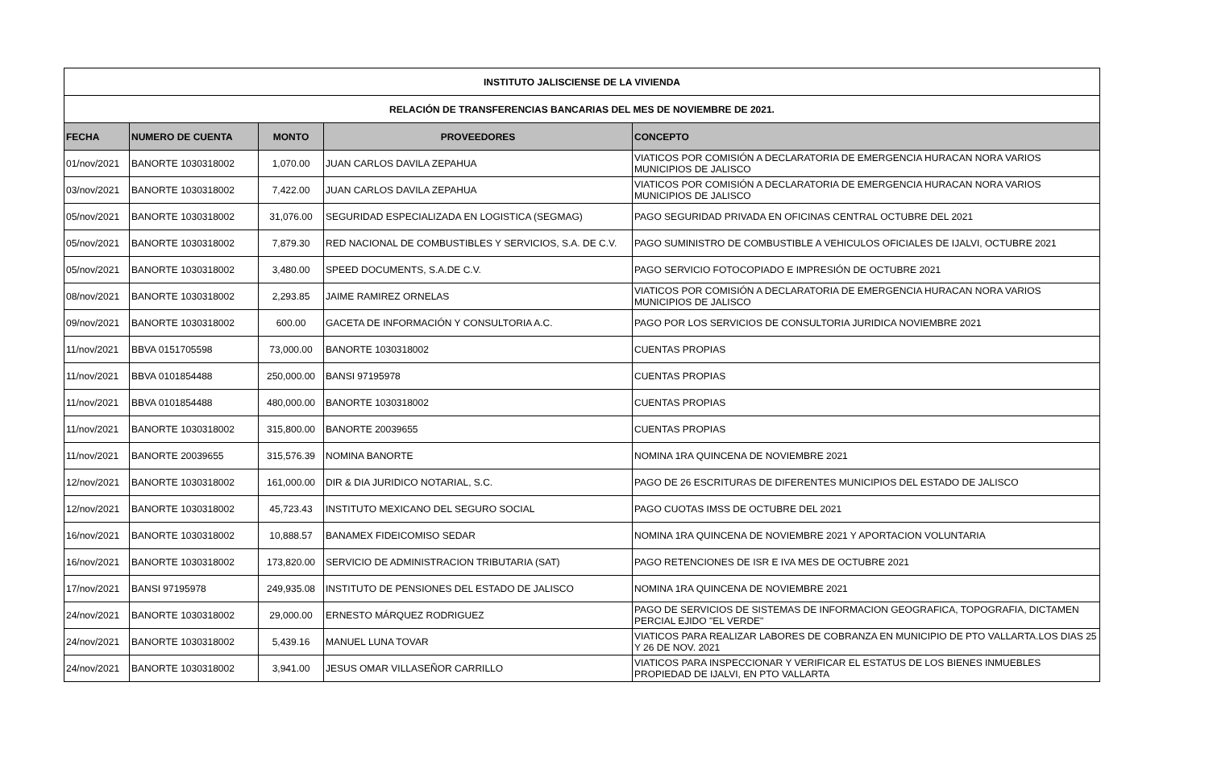| INSTITUTO JALISCIENSE DE LA VIVIENDA | | | | |
| --- | --- | --- | --- | --- |
| RELACIÓN DE TRANSFERENCIAS BANCARIAS DEL MES DE NOVIEMBRE DE 2021. | | | | |
| FECHA | NUMERO DE CUENTA | MONTO | PROVEEDORES | CONCEPTO |
| 01/nov/2021 | BANORTE 1030318002 | 1,070.00 | JUAN CARLOS DAVILA ZEPAHUA | VIATICOS POR COMISIÓN A DECLARATORIA DE EMERGENCIA HURACAN NORA VARIOS MUNICIPIOS DE JALISCO |
| 03/nov/2021 | BANORTE 1030318002 | 7,422.00 | JUAN CARLOS DAVILA ZEPAHUA | VIATICOS POR COMISIÓN A DECLARATORIA DE EMERGENCIA HURACAN NORA VARIOS MUNICIPIOS DE JALISCO |
| 05/nov/2021 | BANORTE 1030318002 | 31,076.00 | SEGURIDAD ESPECIALIZADA EN LOGISTICA (SEGMAG) | PAGO SEGURIDAD PRIVADA EN OFICINAS CENTRAL OCTUBRE DEL 2021 |
| 05/nov/2021 | BANORTE 1030318002 | 7,879.30 | RED NACIONAL DE COMBUSTIBLES Y SERVICIOS, S.A. DE C.V. | PAGO SUMINISTRO DE COMBUSTIBLE A VEHICULOS OFICIALES DE IJALVI, OCTUBRE 2021 |
| 05/nov/2021 | BANORTE 1030318002 | 3,480.00 | SPEED DOCUMENTS, S.A.DE C.V. | PAGO SERVICIO FOTOCOPIADO E IMPRESIÓN DE OCTUBRE 2021 |
| 08/nov/2021 | BANORTE 1030318002 | 2,293.85 | JAIME RAMIREZ ORNELAS | VIATICOS POR COMISIÓN A DECLARATORIA DE EMERGENCIA HURACAN NORA VARIOS MUNICIPIOS DE JALISCO |
| 09/nov/2021 | BANORTE 1030318002 | 600.00 | GACETA DE INFORMACIÓN Y CONSULTORIA A.C. | PAGO POR LOS SERVICIOS DE CONSULTORIA JURIDICA NOVIEMBRE 2021 |
| 11/nov/2021 | BBVA 0151705598 | 73,000.00 | BANORTE 1030318002 | CUENTAS PROPIAS |
| 11/nov/2021 | BBVA 0101854488 | 250,000.00 | BANSI 97195978 | CUENTAS PROPIAS |
| 11/nov/2021 | BBVA 0101854488 | 480,000.00 | BANORTE 1030318002 | CUENTAS PROPIAS |
| 11/nov/2021 | BANORTE 1030318002 | 315,800.00 | BANORTE 20039655 | CUENTAS PROPIAS |
| 11/nov/2021 | BANORTE 20039655 | 315,576.39 | NOMINA BANORTE | NOMINA 1RA QUINCENA DE NOVIEMBRE 2021 |
| 12/nov/2021 | BANORTE 1030318002 | 161,000.00 | DIR & DIA JURIDICO NOTARIAL, S.C. | PAGO DE 26 ESCRITURAS DE DIFERENTES MUNICIPIOS DEL ESTADO DE JALISCO |
| 12/nov/2021 | BANORTE 1030318002 | 45,723.43 | INSTITUTO MEXICANO DEL SEGURO SOCIAL | PAGO CUOTAS IMSS DE OCTUBRE DEL 2021 |
| 16/nov/2021 | BANORTE 1030318002 | 10,888.57 | BANAMEX FIDEICOMISO SEDAR | NOMINA 1RA QUINCENA DE NOVIEMBRE 2021 Y APORTACION VOLUNTARIA |
| 16/nov/2021 | BANORTE 1030318002 | 173,820.00 | SERVICIO DE ADMINISTRACION TRIBUTARIA (SAT) | PAGO RETENCIONES DE ISR E IVA MES DE OCTUBRE 2021 |
| 17/nov/2021 | BANSI 97195978 | 249,935.08 | INSTITUTO DE PENSIONES DEL ESTADO DE JALISCO | NOMINA 1RA QUINCENA DE NOVIEMBRE 2021 |
| 24/nov/2021 | BANORTE 1030318002 | 29,000.00 | ERNESTO MÁRQUEZ RODRIGUEZ | PAGO DE SERVICIOS DE SISTEMAS DE INFORMACION GEOGRAFICA, TOPOGRAFIA, DICTAMEN PERCIAL EJIDO "EL VERDE" |
| 24/nov/2021 | BANORTE 1030318002 | 5,439.16 | MANUEL LUNA TOVAR | VIATICOS PARA REALIZAR LABORES DE COBRANZA EN MUNICIPIO DE PTO VALLARTA.LOS DIAS 25 Y 26 DE NOV. 2021 |
| 24/nov/2021 | BANORTE 1030318002 | 3,941.00 | JESUS OMAR VILLASEÑOR CARRILLO | VIATICOS PARA INSPECCIONAR Y VERIFICAR EL ESTATUS DE LOS BIENES INMUEBLES PROPIEDAD DE IJALVI, EN PTO VALLARTA |